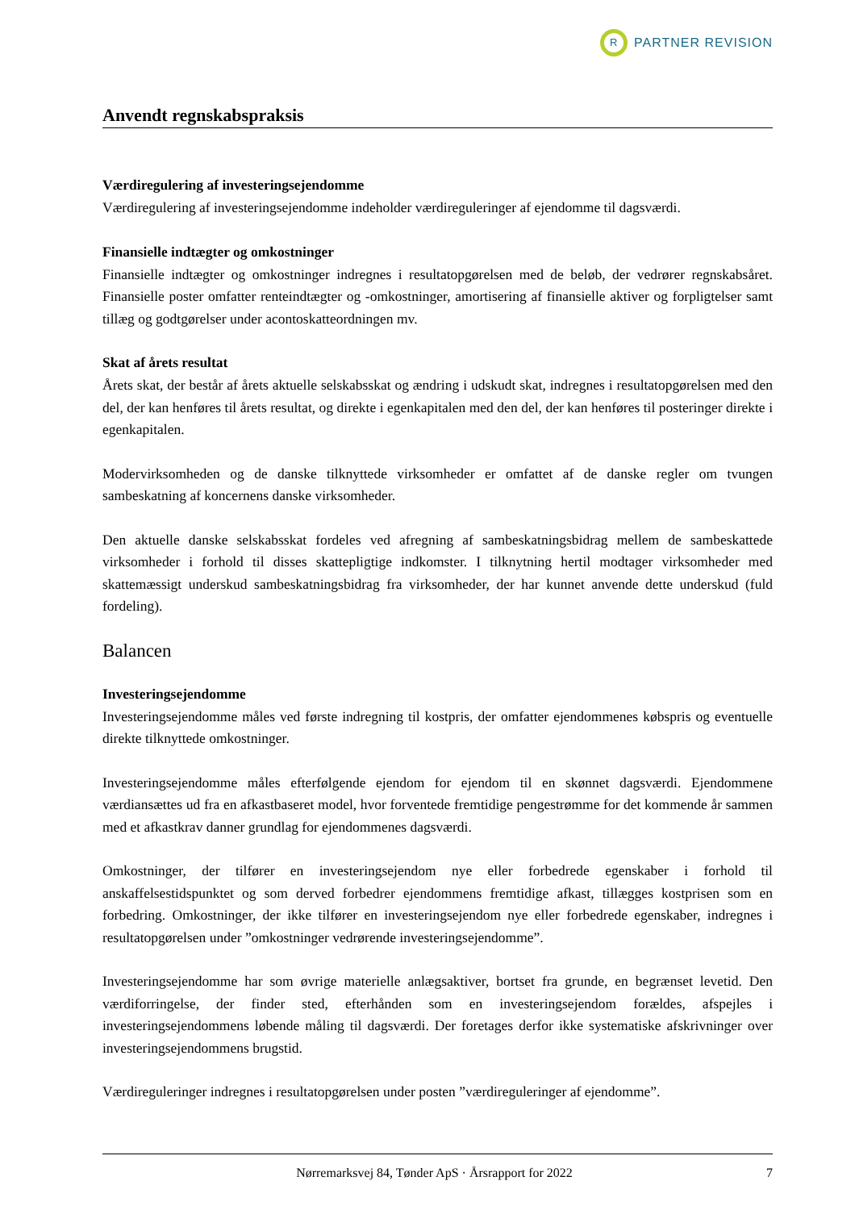R
PARTNER REVISION
Anvendt regnskabspraksis
Værdiregulering af investeringsejendomme
Værdiregulering af investeringsejendomme indeholder værdireguleringer af ejendomme til dagsværdi.
Finansielle indtægter og omkostninger
Finansielle indtægter og omkostninger indregnes i resultatopgørelsen med de beløb, der vedrører regnskabsåret. Finansielle poster omfatter renteindtægter og -omkostninger, amortisering af finansielle aktiver og forpligtelser samt tillæg og godtgørelser under acontoskatteordningen mv.
Skat af årets resultat
Årets skat, der består af årets aktuelle selskabsskat og ændring i udskudt skat, indregnes i resultatopgørelsen med den del, der kan henføres til årets resultat, og direkte i egenkapitalen med den del, der kan henføres til posteringer direkte i egenkapitalen.
Modervirksomheden og de danske tilknyttede virksomheder er omfattet af de danske regler om tvungen sambeskatning af koncernens danske virksomheder.
Den aktuelle danske selskabsskat fordeles ved afregning af sambeskatningsbidrag mellem de sambeskattede virksomheder i forhold til disses skattepligtige indkomster. I tilknytning hertil modtager virksomheder med skattemæssigt underskud sambeskatningsbidrag fra virksomheder, der har kunnet anvende dette underskud (fuld fordeling).
Balancen
Investeringsejendomme
Investeringsejendomme måles ved første indregning til kostpris, der omfatter ejendommenes købspris og eventuelle direkte tilknyttede omkostninger.
Investeringsejendomme måles efterfølgende ejendom for ejendom til en skønnet dagsværdi. Ejendommene værdiansættes ud fra en afkastbaseret model, hvor forventede fremtidige pengestrømme for det kommende år sammen med et afkastkrav danner grundlag for ejendommenes dagsværdi.
Omkostninger, der tilfører en investeringsejendom nye eller forbedrede egenskaber i forhold til anskaffelsestidspunktet og som derved forbedrer ejendommens fremtidige afkast, tillægges kostprisen som en forbedring. Omkostninger, der ikke tilfører en investeringsejendom nye eller forbedrede egenskaber, indregnes i resultatopgørelsen under ”omkostninger vedrørende investeringsejendomme”.
Investeringsejendomme har som øvrige materielle anlægsaktiver, bortset fra grunde, en begrænset levetid. Den værdiforringelse, der finder sted, efterhånden som en investeringsejendom forældes, afspejles i investeringsejendommens løbende måling til dagsværdi. Der foretages derfor ikke systematiske afskrivninger over investeringsejendommens brugstid.
Værdireguleringer indregnes i resultatopgørelsen under posten ”værdireguleringer af ejendomme”.
Nørremarksvej 84, Tønder ApS · Årsrapport for 2022 7